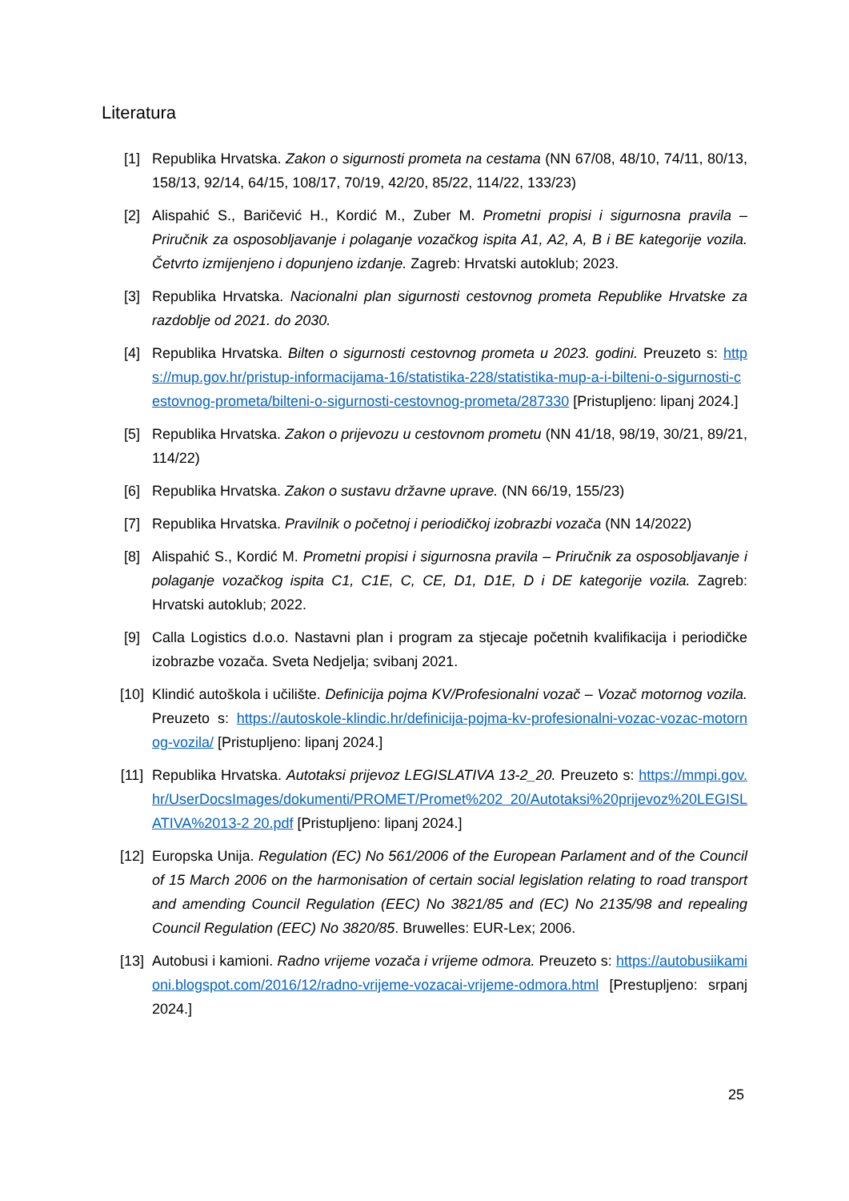Literatura
[1] Republika Hrvatska. Zakon o sigurnosti prometa na cestama (NN 67/08, 48/10, 74/11, 80/13, 158/13, 92/14, 64/15, 108/17, 70/19, 42/20, 85/22, 114/22, 133/23)
[2] Alispahić S., Baričević H., Kordić M., Zuber M. Prometni propisi i sigurnosna pravila – Priručnik za osposobljavanje i polaganje vozačkog ispita A1, A2, A, B i BE kategorije vozila. Četvrto izmijenjeno i dopunjeno izdanje. Zagreb: Hrvatski autoklub; 2023.
[3] Republika Hrvatska. Nacionalni plan sigurnosti cestovnog prometa Republike Hrvatske za razdoblje od 2021. do 2030.
[4] Republika Hrvatska. Bilten o sigurnosti cestovnog prometa u 2023. godini. Preuzeto s: https://mup.gov.hr/pristup-informacijama-16/statistika-228/statistika-mup-a-i-bilteni-o-sigurnosti-cestovnog-prometa/bilteni-o-sigurnosti-cestovnog-prometa/287330 [Pristupljeno: lipanj 2024.]
[5] Republika Hrvatska. Zakon o prijevozu u cestovnom prometu (NN 41/18, 98/19, 30/21, 89/21, 114/22)
[6] Republika Hrvatska. Zakon o sustavu državne uprave. (NN 66/19, 155/23)
[7] Republika Hrvatska. Pravilnik o početnoj i periodičkoj izobrazbi vozača (NN 14/2022)
[8] Alispahić S., Kordić M. Prometni propisi i sigurnosna pravila – Priručnik za osposobljavanje i polaganje vozačkog ispita C1, C1E, C, CE, D1, D1E, D i DE kategorije vozila. Zagreb: Hrvatski autoklub; 2022.
[9] Calla Logistics d.o.o. Nastavni plan i program za stjecaje početnih kvalifikacija i periodičke izobrazbe vozača. Sveta Nedjelja; svibanj 2021.
[10] Klindić autoškola i učilište. Definicija pojma KV/Profesionalni vozač – Vozač motornog vozila. Preuzeto s: https://autoskole-klindic.hr/definicija-pojma-kv-profesionalni-vozac-vozac-motornog-vozila/ [Pristupljeno: lipanj 2024.]
[11] Republika Hrvatska. Autotaksi prijevoz LEGISLATIVA 13-2_20. Preuzeto s: https://mmpi.gov.hr/UserDocsImages/dokumenti/PROMET/Promet%202 20/Autotaksi%20prijevoz%20LEGISLATIVA%2013-2 20.pdf [Pristupljeno: lipanj 2024.]
[12] Europska Unija. Regulation (EC) No 561/2006 of the European Parlament and of the Council of 15 March 2006 on the harmonisation of certain social legislation relating to road transport and amending Council Regulation (EEC) No 3821/85 and (EC) No 2135/98 and repealing Council Regulation (EEC) No 3820/85. Bruwelles: EUR-Lex; 2006.
[13] Autobusi i kamioni. Radno vrijeme vozača i vrijeme odmora. Preuzeto s: https://autobusiikamioni.blogspot.com/2016/12/radno-vrijeme-vozacai-vrijeme-odmora.html [Prestupljeno: srpanj 2024.]
25